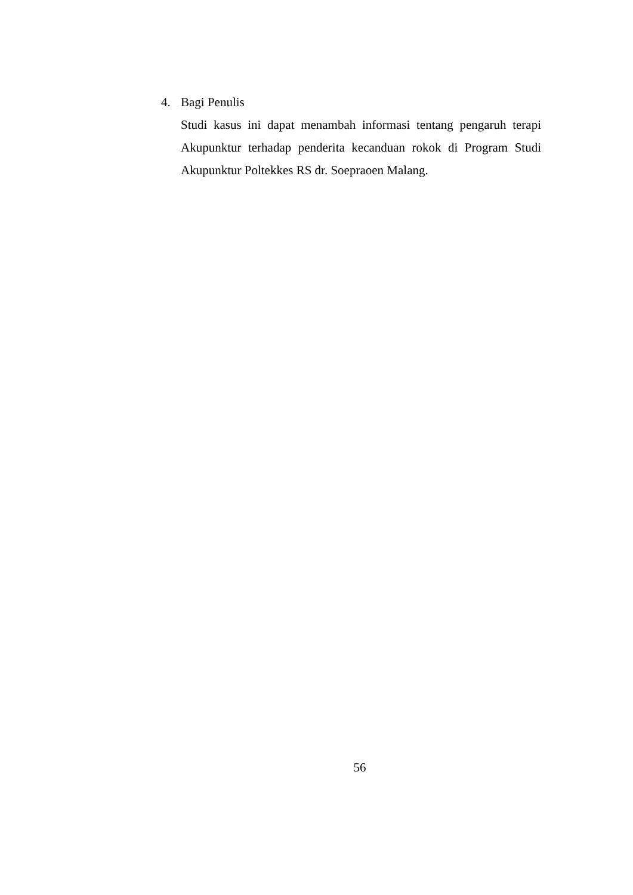4. Bagi Penulis
Studi kasus ini dapat menambah informasi tentang pengaruh terapi Akupunktur terhadap penderita kecanduan rokok di Program Studi Akupunktur Poltekkes RS dr. Soepraoen Malang.
56